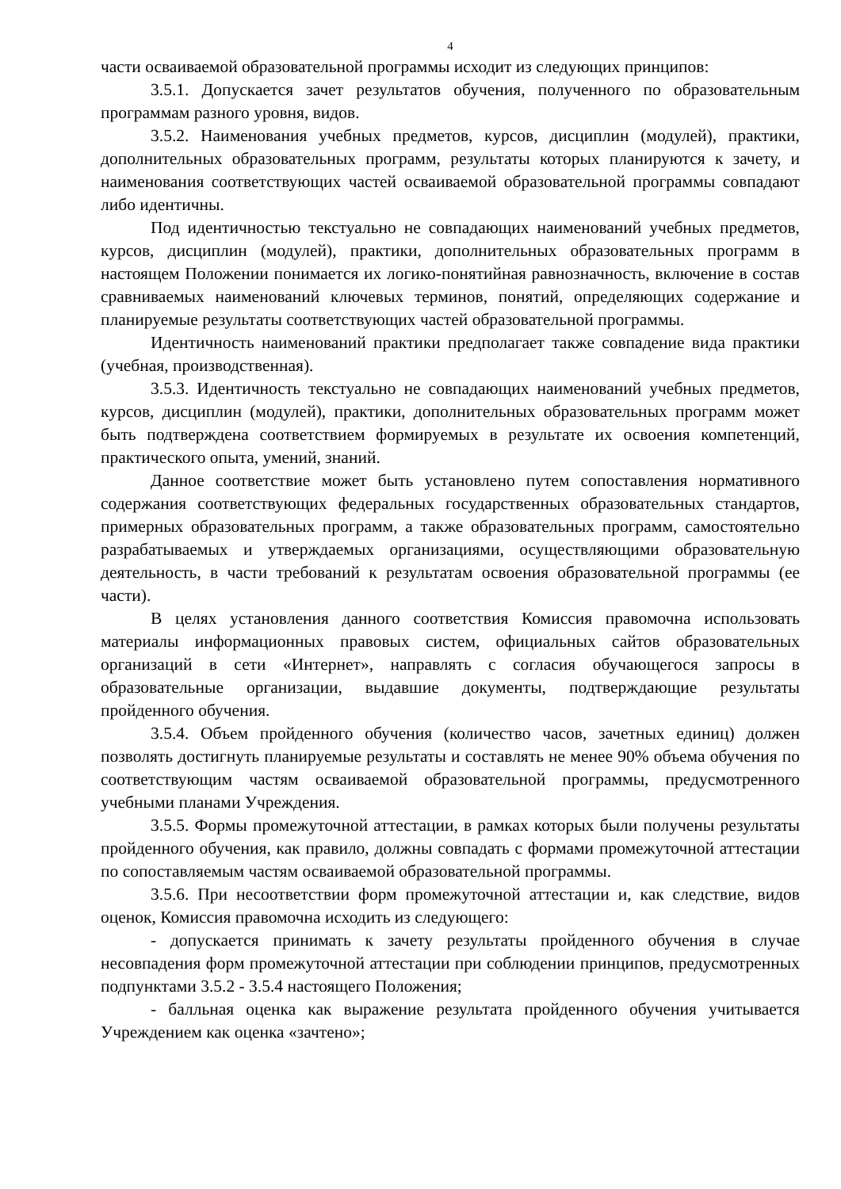4
части осваиваемой образовательной программы исходит из следующих принципов:
3.5.1. Допускается зачет результатов обучения, полученного по образовательным программам разного уровня, видов.
3.5.2. Наименования учебных предметов, курсов, дисциплин (модулей), практики, дополнительных образовательных программ, результаты которых планируются к зачету, и наименования соответствующих частей осваиваемой образовательной программы совпадают либо идентичны.
Под идентичностью текстуально не совпадающих наименований учебных предметов, курсов, дисциплин (модулей), практики, дополнительных образовательных программ в настоящем Положении понимается их логико-понятийная равнозначность, включение в состав сравниваемых наименований ключевых терминов, понятий, определяющих содержание и планируемые результаты соответствующих частей образовательной программы.
Идентичность наименований практики предполагает также совпадение вида практики (учебная, производственная).
3.5.3. Идентичность текстуально не совпадающих наименований учебных предметов, курсов, дисциплин (модулей), практики, дополнительных образовательных программ может быть подтверждена соответствием формируемых в результате их освоения компетенций, практического опыта, умений, знаний.
Данное соответствие может быть установлено путем сопоставления нормативного содержания соответствующих федеральных государственных образовательных стандартов, примерных образовательных программ, а также образовательных программ, самостоятельно разрабатываемых и утверждаемых организациями, осуществляющими образовательную деятельность, в части требований к результатам освоения образовательной программы (ее части).
В целях установления данного соответствия Комиссия правомочна использовать материалы информационных правовых систем, официальных сайтов образовательных организаций в сети «Интернет», направлять с согласия обучающегося запросы в образовательные организации, выдавшие документы, подтверждающие результаты пройденного обучения.
3.5.4. Объем пройденного обучения (количество часов, зачетных единиц) должен позволять достигнуть планируемые результаты и составлять не менее 90% объема обучения по соответствующим частям осваиваемой образовательной программы, предусмотренного учебными планами Учреждения.
3.5.5. Формы промежуточной аттестации, в рамках которых были получены результаты пройденного обучения, как правило, должны совпадать с формами промежуточной аттестации по сопоставляемым частям осваиваемой образовательной программы.
3.5.6. При несоответствии форм промежуточной аттестации и, как следствие, видов оценок, Комиссия правомочна исходить из следующего:
- допускается принимать к зачету результаты пройденного обучения в случае несовпадения форм промежуточной аттестации при соблюдении принципов, предусмотренных подпунктами 3.5.2 - 3.5.4 настоящего Положения;
- балльная оценка как выражение результата пройденного обучения учитывается Учреждением как оценка «зачтено»;